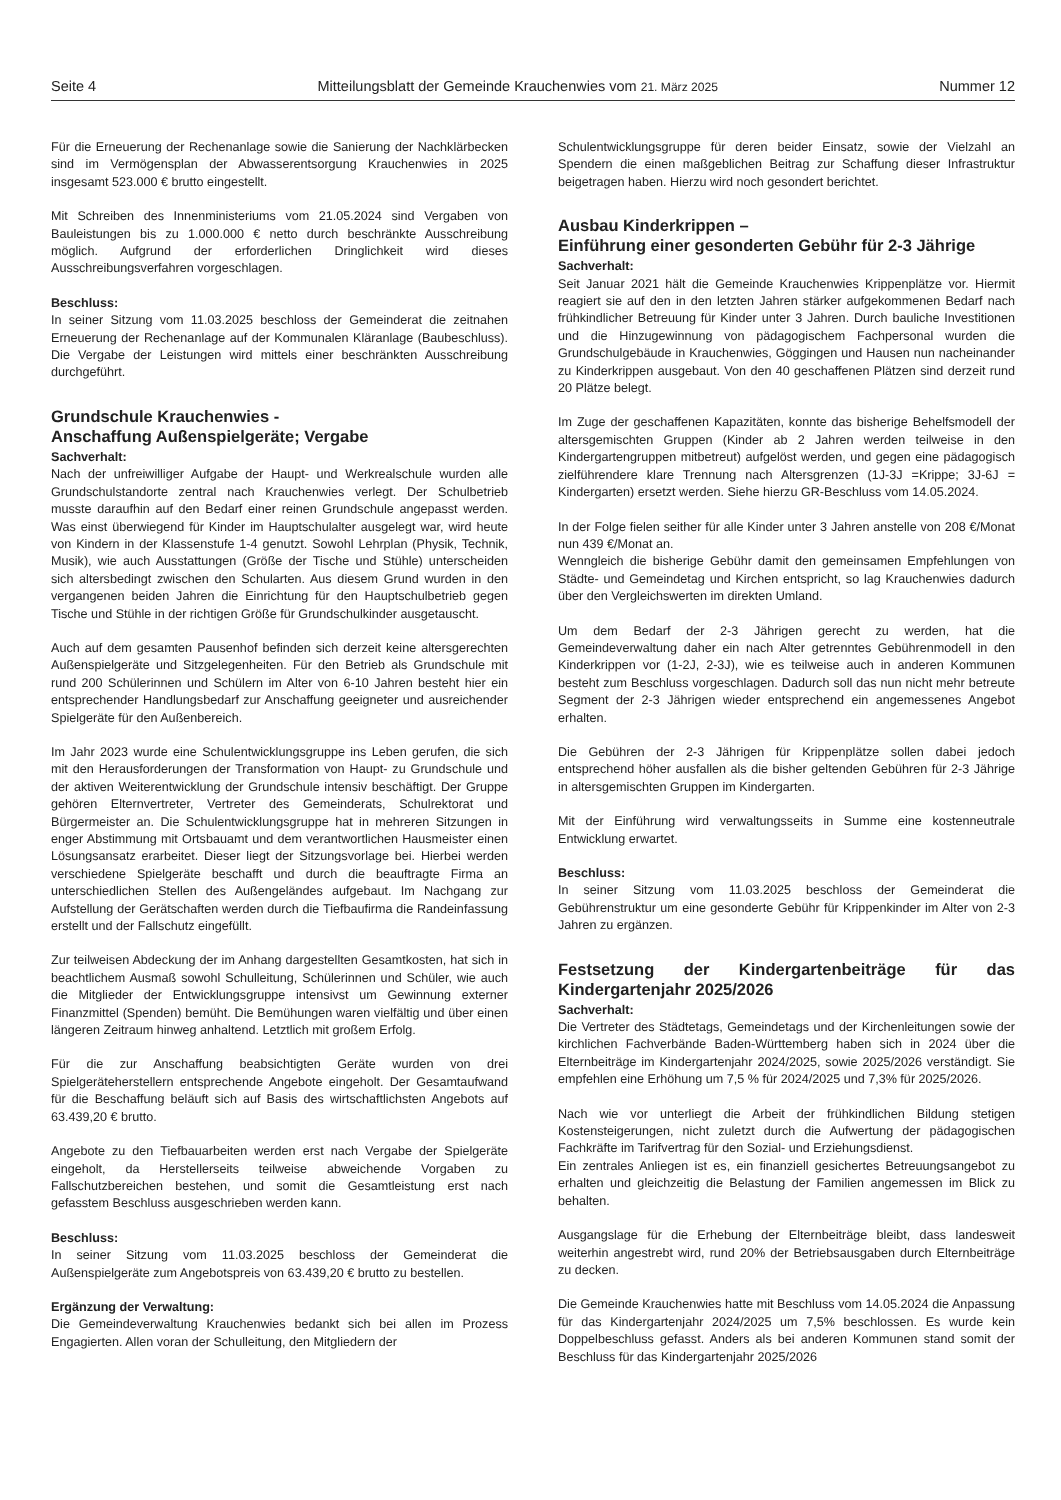Seite 4 Mitteilungsblatt der Gemeinde Krauchenwies vom 21. März 2025 Nummer 12
Für die Erneuerung der Rechenanlage sowie die Sanierung der Nachklärbecken sind im Vermögensplan der Abwasserentsorgung Krauchenwies in 2025 insgesamt 523.000 € brutto eingestellt.
Mit Schreiben des Innenministeriums vom 21.05.2024 sind Vergaben von Bauleistungen bis zu 1.000.000 € netto durch beschränkte Ausschreibung möglich. Aufgrund der erforderlichen Dringlichkeit wird dieses Ausschreibungsverfahren vorgeschlagen.
Beschluss:
In seiner Sitzung vom 11.03.2025 beschloss der Gemeinderat die zeitnahen Erneuerung der Rechenanlage auf der Kommunalen Kläranlage (Baubeschluss). Die Vergabe der Leistungen wird mittels einer beschränkten Ausschreibung durchgeführt.
Grundschule Krauchenwies -
Anschaffung Außenspielgeräte; Vergabe
Sachverhalt:
Nach der unfreiwilliger Aufgabe der Haupt- und Werkrealschule wurden alle Grundschulstandorte zentral nach Krauchenwies verlegt. Der Schulbetrieb musste daraufhin auf den Bedarf einer reinen Grundschule angepasst werden. Was einst überwiegend für Kinder im Hauptschulalter ausgelegt war, wird heute von Kindern in der Klassenstufe 1-4 genutzt. Sowohl Lehrplan (Physik, Technik, Musik), wie auch Ausstattungen (Größe der Tische und Stühle) unterscheiden sich altersbedingt zwischen den Schularten. Aus diesem Grund wurden in den vergangenen beiden Jahren die Einrichtung für den Hauptschulbetrieb gegen Tische und Stühle in der richtigen Größe für Grundschulkinder ausgetauscht.
Auch auf dem gesamten Pausenhof befinden sich derzeit keine altersgerechten Außenspielgeräte und Sitzgelegenheiten. Für den Betrieb als Grundschule mit rund 200 Schülerinnen und Schülern im Alter von 6-10 Jahren besteht hier ein entsprechender Handlungsbedarf zur Anschaffung geeigneter und ausreichender Spielgeräte für den Außenbereich.
Im Jahr 2023 wurde eine Schulentwicklungsgruppe ins Leben gerufen, die sich mit den Herausforderungen der Transformation von Haupt- zu Grundschule und der aktiven Weiterentwicklung der Grundschule intensiv beschäftigt. Der Gruppe gehören Elternvertreter, Vertreter des Gemeinderats, Schulrektorat und Bürgermeister an. Die Schulentwicklungsgruppe hat in mehreren Sitzungen in enger Abstimmung mit Ortsbauamt und dem verantwortlichen Hausmeister einen Lösungsansatz erarbeitet. Dieser liegt der Sitzungsvorlage bei. Hierbei werden verschiedene Spielgeräte beschafft und durch die beauftragte Firma an unterschiedlichen Stellen des Außengeländes aufgebaut. Im Nachgang zur Aufstellung der Gerätschaften werden durch die Tiefbaufirma die Randeinfassung erstellt und der Fallschutz eingefüllt.
Zur teilweisen Abdeckung der im Anhang dargestellten Gesamtkosten, hat sich in beachtlichem Ausmaß sowohl Schulleitung, Schülerinnen und Schüler, wie auch die Mitglieder der Entwicklungsgruppe intensivst um Gewinnung externer Finanzmittel (Spenden) bemüht. Die Bemühungen waren vielfältig und über einen längeren Zeitraum hinweg anhaltend. Letztlich mit großem Erfolg.
Für die zur Anschaffung beabsichtigten Geräte wurden von drei Spielgeräteherstellern entsprechende Angebote eingeholt. Der Gesamtaufwand für die Beschaffung beläuft sich auf Basis des wirtschaftlichsten Angebots auf 63.439,20 € brutto.
Angebote zu den Tiefbauarbeiten werden erst nach Vergabe der Spielgeräte eingeholt, da Herstellerseits teilweise abweichende Vorgaben zu Fallschutzbereichen bestehen, und somit die Gesamtleistung erst nach gefasstem Beschluss ausgeschrieben werden kann.
Beschluss:
In seiner Sitzung vom 11.03.2025 beschloss der Gemeinderat die Außenspielgeräte zum Angebotspreis von 63.439,20 € brutto zu bestellen.
Ergänzung der Verwaltung:
Die Gemeindeverwaltung Krauchenwies bedankt sich bei allen im Prozess Engagierten. Allen voran der Schulleitung, den Mitgliedern der
Schulentwicklungsgruppe für deren beider Einsatz, sowie der Vielzahl an Spendern die einen maßgeblichen Beitrag zur Schaffung dieser Infrastruktur beigetragen haben. Hierzu wird noch gesondert berichtet.
Ausbau Kinderkrippen –
Einführung einer gesonderten Gebühr für 2-3 Jährige
Sachverhalt:
Seit Januar 2021 hält die Gemeinde Krauchenwies Krippenplätze vor. Hiermit reagiert sie auf den in den letzten Jahren stärker aufgekommenen Bedarf nach frühkindlicher Betreuung für Kinder unter 3 Jahren. Durch bauliche Investitionen und die Hinzugewinnung von pädagogischem Fachpersonal wurden die Grundschulgebäude in Krauchenwies, Göggingen und Hausen nun nacheinander zu Kinderkrippen ausgebaut. Von den 40 geschaffenen Plätzen sind derzeit rund 20 Plätze belegt.
Im Zuge der geschaffenen Kapazitäten, konnte das bisherige Behelfsmodell der altersgemischten Gruppen (Kinder ab 2 Jahren werden teilweise in den Kindergartengruppen mitbetreut) aufgelöst werden, und gegen eine pädagogisch zielführendere klare Trennung nach Altersgrenzen (1J-3J =Krippe; 3J-6J = Kindergarten) ersetzt werden. Siehe hierzu GR-Beschluss vom 14.05.2024.
In der Folge fielen seither für alle Kinder unter 3 Jahren anstelle von 208 €/Monat nun 439 €/Monat an.
Wenngleich die bisherige Gebühr damit den gemeinsamen Empfehlungen von Städte- und Gemeindetag und Kirchen entspricht, so lag Krauchenwies dadurch über den Vergleichswerten im direkten Umland.
Um dem Bedarf der 2-3 Jährigen gerecht zu werden, hat die Gemeindeverwaltung daher ein nach Alter getrenntes Gebührenmodell in den Kinderkrippen vor (1-2J, 2-3J), wie es teilweise auch in anderen Kommunen besteht zum Beschluss vorgeschlagen. Dadurch soll das nun nicht mehr betreute Segment der 2-3 Jährigen wieder entsprechend ein angemessenes Angebot erhalten.
Die Gebühren der 2-3 Jährigen für Krippenplätze sollen dabei jedoch entsprechend höher ausfallen als die bisher geltenden Gebühren für 2-3 Jährige in altersgemischten Gruppen im Kindergarten.
Mit der Einführung wird verwaltungsseits in Summe eine kostenneutrale Entwicklung erwartet.
Beschluss:
In seiner Sitzung vom 11.03.2025 beschloss der Gemeinderat die Gebührenstruktur um eine gesonderte Gebühr für Krippenkinder im Alter von 2-3 Jahren zu ergänzen.
Festsetzung der Kindergartenbeiträge für das Kindergartenjahr 2025/2026
Sachverhalt:
Die Vertreter des Städtetags, Gemeindetags und der Kirchenleitungen sowie der kirchlichen Fachverbände Baden-Württemberg haben sich in 2024 über die Elternbeiträge im Kindergartenjahr 2024/2025, sowie 2025/2026 verständigt. Sie empfehlen eine Erhöhung um 7,5 % für 2024/2025 und 7,3% für 2025/2026.
Nach wie vor unterliegt die Arbeit der frühkindlichen Bildung stetigen Kostensteigerungen, nicht zuletzt durch die Aufwertung der pädagogischen Fachkräfte im Tarifvertrag für den Sozial- und Erziehungsdienst.
Ein zentrales Anliegen ist es, ein finanziell gesichertes Betreuungsangebot zu erhalten und gleichzeitig die Belastung der Familien angemessen im Blick zu behalten.
Ausgangslage für die Erhebung der Elternbeiträge bleibt, dass landesweit weiterhin angestrebt wird, rund 20% der Betriebsausgaben durch Elternbeiträge zu decken.
Die Gemeinde Krauchenwies hatte mit Beschluss vom 14.05.2024 die Anpassung für das Kindergartenjahr 2024/2025 um 7,5% beschlossen. Es wurde kein Doppelbeschluss gefasst. Anders als bei anderen Kommunen stand somit der Beschluss für das Kindergartenjahr 2025/2026